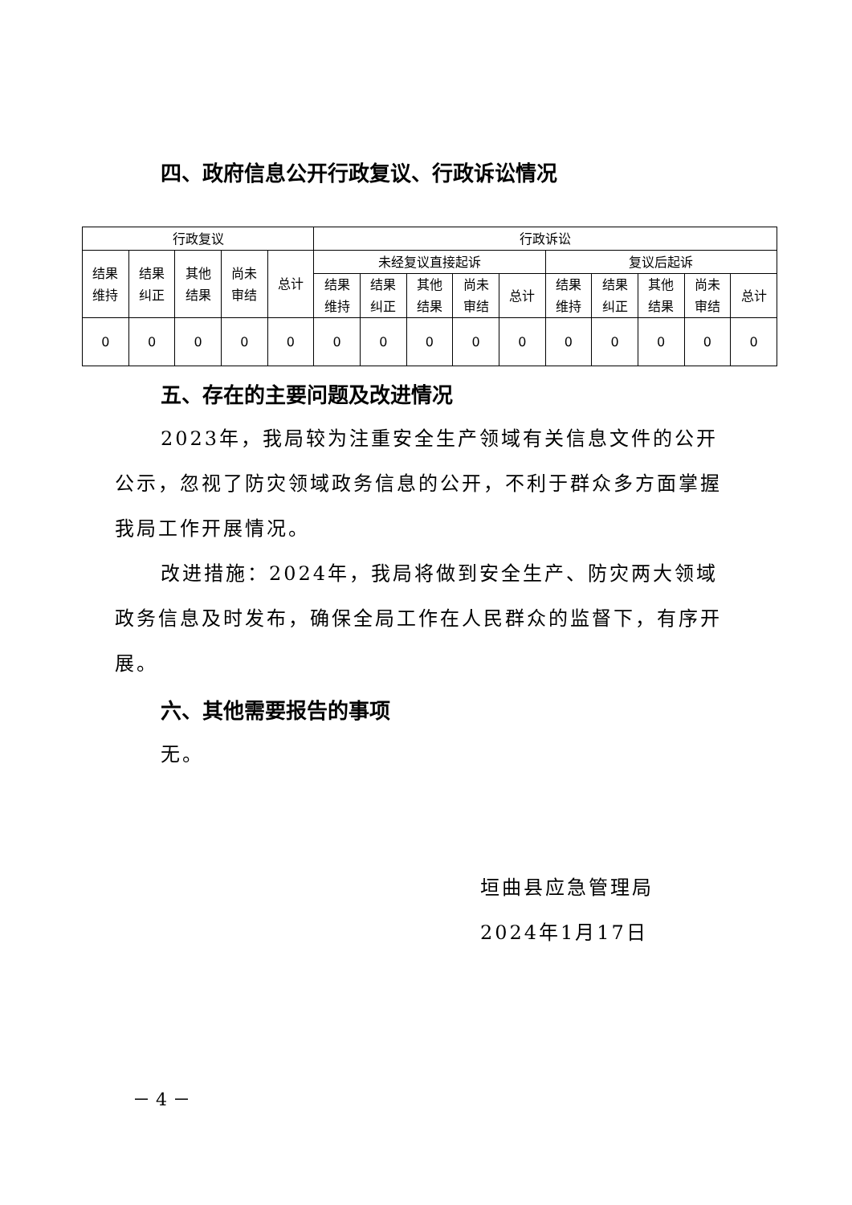四、政府信息公开行政复议、行政诉讼情况
| 行政复议 | | | | | 行政诉讼 | | | | | | | | | |
| 结果 维持 | 结果 纠正 | 其他 结果 | 尚未 审结 | 总计 | 未经复议直接起诉 | | | | | 复议后起诉 | | | | |
| | | | | | 结果 维持 | 结果 纠正 | 其他 结果 | 尚未 审结 | 总计 | 结果 维持 | 结果 纠正 | 其他 结果 | 尚未 审结 | 总计 |
| 0 | 0 | 0 | 0 | 0 | 0 | 0 | 0 | 0 | 0 | 0 | 0 | 0 | 0 | 0 |
五、存在的主要问题及改进情况
2023年，我局较为注重安全生产领域有关信息文件的公开公示，忽视了防灾领域政务信息的公开，不利于群众多方面掌握我局工作开展情况。
改进措施：2024年，我局将做到安全生产、防灾两大领域政务信息及时发布，确保全局工作在人民群众的监督下，有序开展。
六、其他需要报告的事项
无。
垣曲县应急管理局
2024年1月17日
－ 4 －